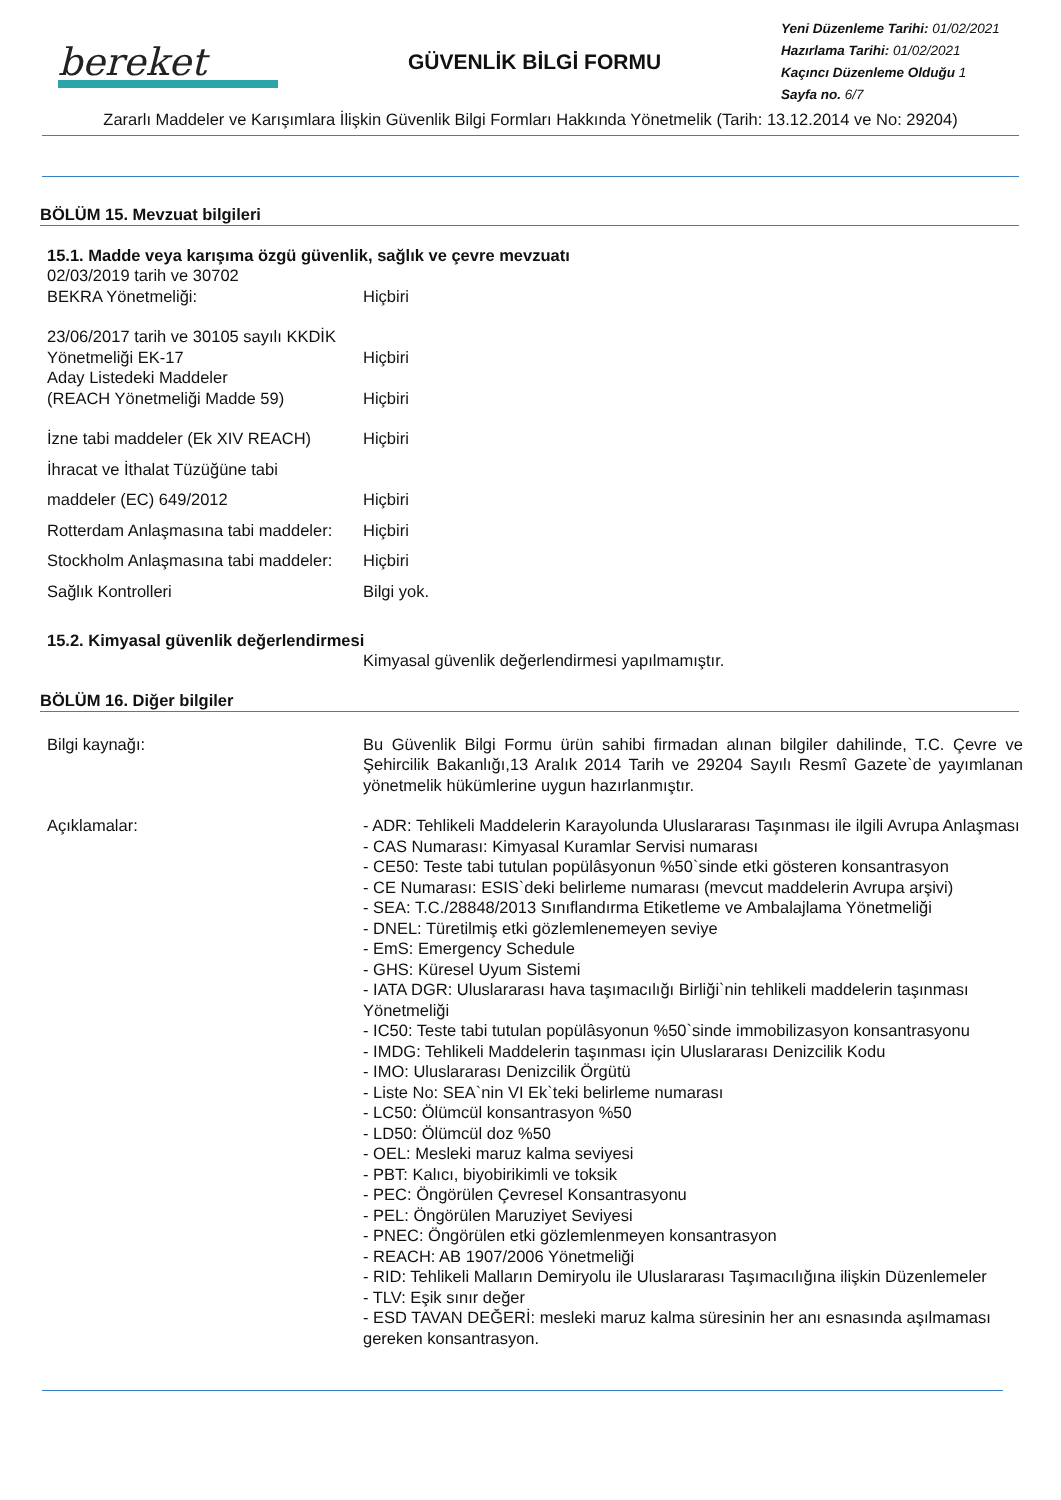bereket
GÜVENLİK BİLGİ FORMU
Yeni Düzenleme Tarihi: 01/02/2021
Hazırlama Tarihi: 01/02/2021
Kaçıncı Düzenleme Olduğu 1
Sayfa no. 6/7
Zararlı Maddeler ve Karışımlara İlişkin Güvenlik Bilgi Formları Hakkında Yönetmelik (Tarih: 13.12.2014 ve No: 29204)
BÖLÜM 15. Mevzuat bilgileri
15.1. Madde veya karışıma özgü güvenlik, sağlık ve çevre mevzuatı
02/03/2019 tarih ve 30702
BEKRA Yönetmeliği:
Hiçbiri
23/06/2017 tarih ve 30105 sayılı KKDİK
Yönetmeliği EK-17
Aday Listedeki Maddeler
(REACH Yönetmeliği Madde 59)
Hiçbiri
Hiçbiri
İzne tabi maddeler (Ek XIV REACH)
Hiçbiri
İhracat ve İthalat Tüzüğüne tabi
maddeler (EC) 649/2012 Hiçbiri
Rotterdam Anlaşmasına tabi maddeler:
Hiçbiri
Stockholm Anlaşmasına tabi maddeler:
Hiçbiri
Sağlık Kontrolleri Bilgi yok.
15.2. Kimyasal güvenlik değerlendirmesi
Kimyasal güvenlik değerlendirmesi yapılmamıştır.
BÖLÜM 16. Diğer bilgiler
Bilgi kaynağı: Bu Güvenlik Bilgi Formu ürün sahibi firmadan alınan bilgiler dahilinde, T.C. Çevre ve Şehircilik Bakanlığı,13 Aralık 2014 Tarih ve 29204 Sayılı Resmî Gazete`de yayımlanan yönetmelik hükümlerine uygun hazırlanmıştır.
Açıklamalar: - ADR: Tehlikeli Maddelerin Karayolunda Uluslararası Taşınması ile ilgili Avrupa Anlaşması
- CAS Numarası: Kimyasal Kuramlar Servisi numarası
- CE50: Teste tabi tutulan popülâsyonun %50`sinde etki gösteren konsantrasyon
- CE Numarası: ESIS`deki belirleme numarası (mevcut maddelerin Avrupa arşivi)
- SEA: T.C./28848/2013 Sınıflandırma Etiketleme ve Ambalajlama Yönetmeliği
- DNEL: Türetilmiş etki gözlemlenemeyen seviye
- EmS: Emergency Schedule
- GHS: Küresel Uyum Sistemi
- IATA DGR: Uluslararası hava taşımacılığı Birliği`nin tehlikeli maddelerin taşınması Yönetmeliği
- IC50: Teste tabi tutulan popülâsyonun %50`sinde immobilizasyon konsantrasyonu
- IMDG: Tehlikeli Maddelerin taşınması için Uluslararası Denizcilik Kodu
- IMO: Uluslararası Denizcilik Örgütü
- Liste No: SEA`nin VI Ek`teki belirleme numarası
- LC50: Ölümcül konsantrasyon %50
- LD50: Ölümcül doz %50
- OEL: Mesleki maruz kalma seviyesi
- PBT: Kalıcı, biyobirikimli ve toksik
- PEC: Öngörülen Çevresel Konsantrasyonu
- PEL: Öngörülen Maruziyet Seviyesi
- PNEC: Öngörülen etki gözlemlenmeyen konsantrasyon
- REACH: AB 1907/2006 Yönetmeliği
- RID: Tehlikeli Malların Demiryolu ile Uluslararası Taşımacılığına ilişkin Düzenlemeler
- TLV: Eşik sınır değer
- ESD TAVAN DEĞERİ: mesleki maruz kalma süresinin her anı esnasında aşılmaması gereken konsantrasyon.